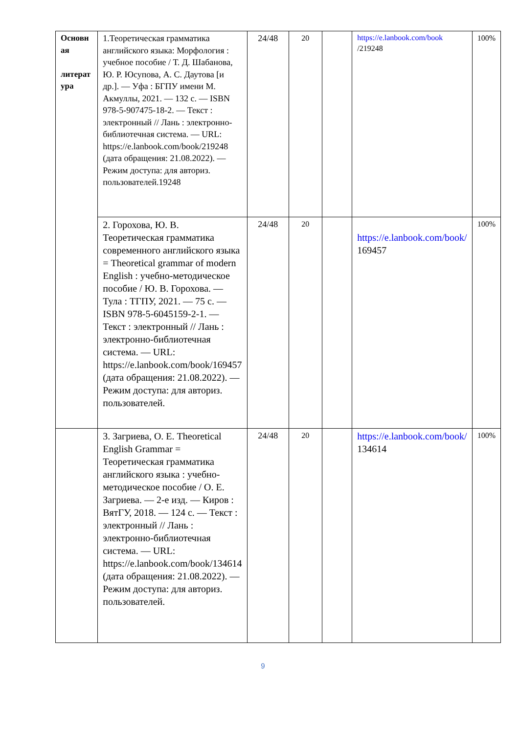| Основн ая литерат ура | 1.Теоретическая грамматика английского языка: Морфология : учебное пособие / Т. Д. Шабанова, Ю. Р. Юсупова, А. С. Даутова [и др.]. — Уфа : БГПУ имени М. Акмуллы, 2021. — 132 с. — ISBN 978-5-907475-18-2. — Текст : электронный // Лань : электронно-библиотечная система. — URL: https://e.lanbook.com/book/219248 (дата обращения: 21.08.2022). — Режим доступа: для авториз. пользователей.19248 | 24/48 | 20 | | https://e.lanbook.com/book /219248 | 100% |
| | 2. Горохова, Ю. В. Теоретическая грамматика современного английского языка = Theoretical grammar of modern English : учебно-методическое пособие / Ю. В. Горохова. — Тула : ТГПУ, 2021. — 75 с. — ISBN 978-5-6045159-2-1. — Текст : электронный // Лань : электронно-библиотечная система. — URL: https://e.lanbook.com/book/169457 (дата обращения: 21.08.2022). — Режим доступа: для авториз. пользователей. | 24/48 | 20 | | https://e.lanbook.com/book/ 169457 | 100% |
| | 3. Загриева, О. Е. Theoretical English Grammar = Теоретическая грамматика английского языка : учебно-методическое пособие / О. Е. Загриева. — 2-е изд. — Киров : ВятГУ, 2018. — 124 с. — Текст : электронный // Лань : электронно-библиотечная система. — URL: https://e.lanbook.com/book/134614 (дата обращения: 21.08.2022). — Режим доступа: для авториз. пользователей. | 24/48 | 20 | | https://e.lanbook.com/book/ 134614 | 100% |
9